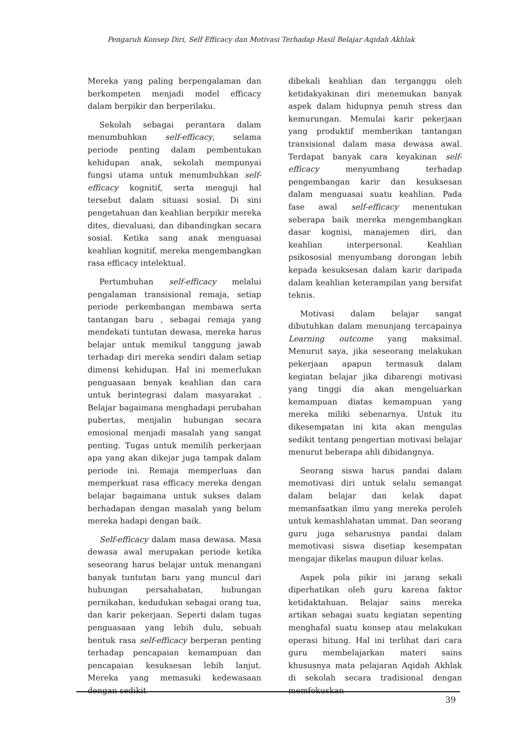Pengaruh Konsep Diri, Self Efficacy dan Motivasi Terhadap Hasil Belajar Aqidah Akhlak
Mereka yang paling berpengalaman dan berkompeten menjadi model efficacy dalam berpikir dan berperilaku.
Sekolah sebagai perantara dalam menumbuhkan self-efficacy, selama periode penting dalam pembentukan kehidupan anak, sekolah mempunyai fungsi utama untuk menumbuhkan self-efficacy kognitif, serta menguji hal tersebut dalam situasi sosial. Di sini pengetahuan dan keahlian berpikir mereka dites, dievaluasi, dan dibandingkan secara sosial. Ketika sang anak menguasai keahlian kognitif, mereka mengembangkan rasa efficacy intelektual.
Pertumbuhan self-efficacy melalui pengalaman transisional remaja, setiap periode perkembangan membawa serta tantangan baru , sebagai remaja yang mendekati tuntutan dewasa, mereka harus belajar untuk memikul tanggung jawab terhadap diri mereka sendiri dalam setiap dimensi kehidupan. Hal ini memerlukan penguasaan benyak keahlian dan cara untuk berintegrasi dalam masyarakat . Belajar bagaimana menghadapi perubahan pubertas, menjalin hubungan secara emosional menjadi masalah yang sangat penting. Tugas untuk memilih perkerjaan apa yang akan dikejar juga tampak dalam periode ini. Remaja memperluas dan memperkuat rasa efficacy mereka dengan belajar bagaimana untuk sukses dalam berhadapan dengan masalah yang belum mereka hadapi dengan baik.
Self-efficacy dalam masa dewasa. Masa dewasa awal merupakan periode ketika seseorang harus belajar untuk menangani banyak tuntutan baru yang muncul dari hubungan persahabatan, hubungan pernikahan, kedudukan sebagai orang tua, dan karir pekerjaan. Seperti dalam tugas penguasaan yang lebih dulu, sebuah bentuk rasa self-efficacy berperan penting terhadap pencapaian kemampuan dan pencapaian kesuksesan lebih lanjut. Mereka yang memasuki kedewasaan dengan sedikit
dibekali keahlian dan terganggu oleh ketidakyakinan diri menemukan banyak aspek dalam hidupnya penuh stress dan kemurungan. Memulai karir pekerjaan yang produktif memberikan tantangan transisional dalam masa dewasa awal. Terdapat banyak cara keyakinan self-efficacy menyumbang terhadap pengembangan karir dan kesuksesan dalam menguasai suatu keahlian. Pada fase awal self-efficacy menentukan seberapa baik mereka mengembangkan dasar kognisi, manajemen diri, dan keahlian interpersonal. Keahlian psikososial menyumbang dorongan lebih kepada kesuksesan dalam karir daripada dalam keahlian keterampilan yang bersifat teknis.
Motivasi dalam belajar sangat dibutuhkan dalam menunjang tercapainya Learning outcome yang maksimal. Menurut saya, jika seseorang melakukan pekerjaan apapun termasuk dalam kegiatan belajar jika dibarengi motivasi yang tinggi dia akan mengeluarkan kemampuan diatas kemampuan yang mereka miliki sebenarnya. Untuk itu dikesempatan ini kita akan mengulas sedikit tentang pengertian motivasi belajar menurut beberapa ahli dibidangnya.
Seorang siswa harus pandai dalam memotivasi diri untuk selalu semangat dalam belajar dan kelak dapat memanfaatkan ilmu yang mereka peroleh untuk kemashlahatan ummat. Dan seorang guru juga seharusnya pandai dalam memotivasi siswa disetiap kesempatan mengajar dikelas maupun diluar kelas.
Aspek pola pikir ini jarang sekali diperhatikan oleh guru karena faktor ketidaktahuan. Belajar sains mereka artikan sebagai suatu kegiatan sepenting menghafal suatu konsep atau melakukan operasi hitung. Hal ini terlihat dari cara guru membelajarkan materi sains khususnya mata pelajaran Aqidah Akhlak di sekolah secara tradisional dengan memfokuskan
39